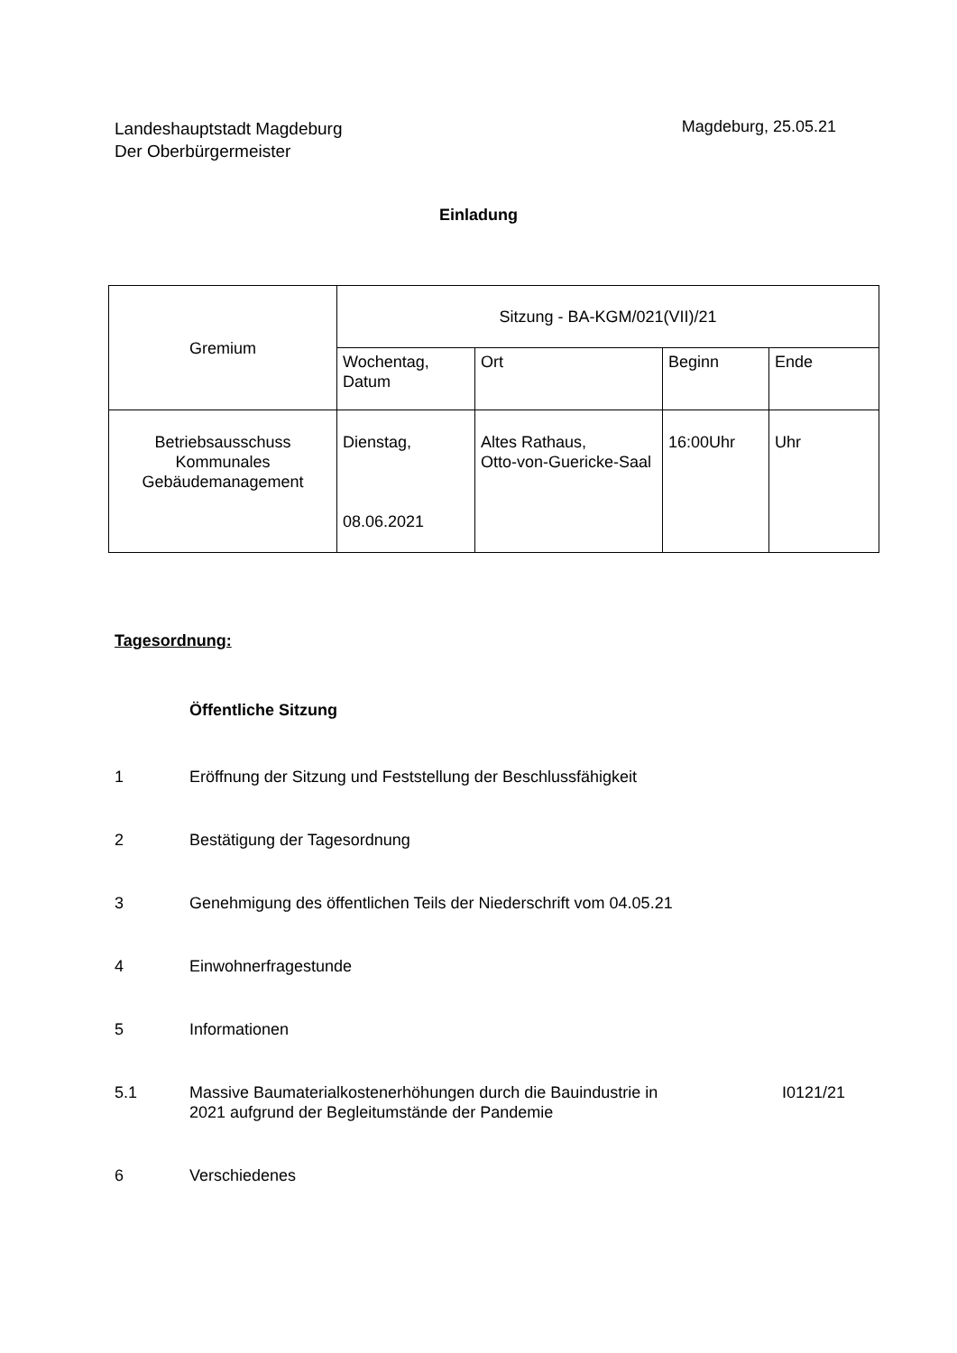Landeshauptstadt Magdeburg
Der Oberbürgermeister
Magdeburg, 25.05.21
Einladung
| Gremium | Sitzung - BA-KGM/021(VII)/21 | | | |
| | Wochentag, Datum | Ort | Beginn | Ende |
| Betriebsausschuss Kommunales Gebäudemanagement | Dienstag, 08.06.2021 | Altes Rathaus, Otto-von-Guericke-Saal | 16:00Uhr | Uhr |
Tagesordnung:
Öffentliche Sitzung
1 Eröffnung der Sitzung und Feststellung der Beschlussfähigkeit
2 Bestätigung der Tagesordnung
3 Genehmigung des öffentlichen Teils der Niederschrift vom 04.05.21
4 Einwohnerfragestunde
5 Informationen
5.1 Massive Baumaterialkostenerhöhungen durch die Bauindustrie in
2021 aufgrund der Begleitumstände der Pandemie I0121/21
6 Verschiedenes